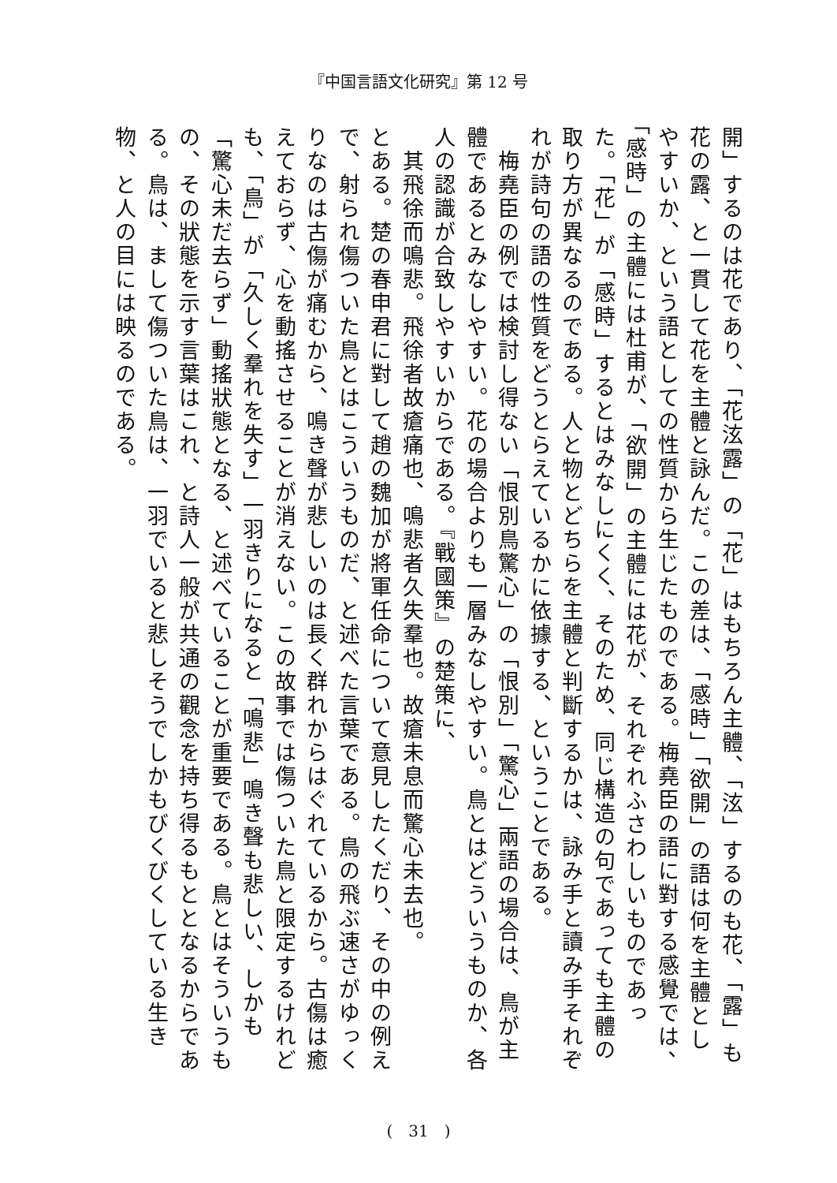『中国言語文化研究』第 12 号
開」するのは花であり、「花泫露」の「花」はもちろん主體、「泫」するのも花、「露」も花の露、と一貫して花を主體と詠んだ。この差は、「感時」「欲開」の語は何を主體としやすいか、という語としての性質から生じたものである。梅堯臣の語に對する感覺では、「感時」の主體には杜甫が、「欲開」の主體には花が、それぞれふさわしいものであった。「花」が「感時」するとはみなしにくく、そのため、同じ構造の句であっても主體の取り方が異なるのである。人と物とどちらを主體と判斷するかは、詠み手と讀み手それぞれが詩句の語の性質をどうとらえているかに依據する、ということである。
　梅堯臣の例では検討し得ない「恨別鳥驚心」の「恨別」「驚心」兩語の場合は、鳥が主體であるとみなしやすい。花の場合よりも一層みなしやすい。鳥とはどういうものか、各人の認識が合致しやすいからである。『戰國策』の楚策に、
　其飛徐而鳴悲。飛徐者故瘡痛也、鳴悲者久失羣也。故瘡未息而驚心未去也。
とある。楚の春申君に對して趙の魏加が將軍任命について意見したくだり、その中の例えで、射られ傷ついた鳥とはこういうものだ、と述べた言葉である。鳥の飛ぶ速さがゆっくりなのは古傷が痛むから、鳴き聲が悲しいのは長く群れからはぐれているから。古傷は癒えておらず、心を動搖させることが消えない。この故事では傷ついた鳥と限定するけれども、「鳥」が「久しく羣れを失す」一羽きりになると「鳴悲」鳴き聲も悲しい、しかも「驚心未だ去らず」動搖狀態となる、と述べていることが重要である。鳥とはそういうもの、その狀態を示す言葉はこれ、と詩人一般が共通の觀念を持ち得るもととなるからである。鳥は、まして傷ついた鳥は、一羽でいると悲しそうでしかもびくびくしている生き物、と人の目には映るのである。
(　31　)